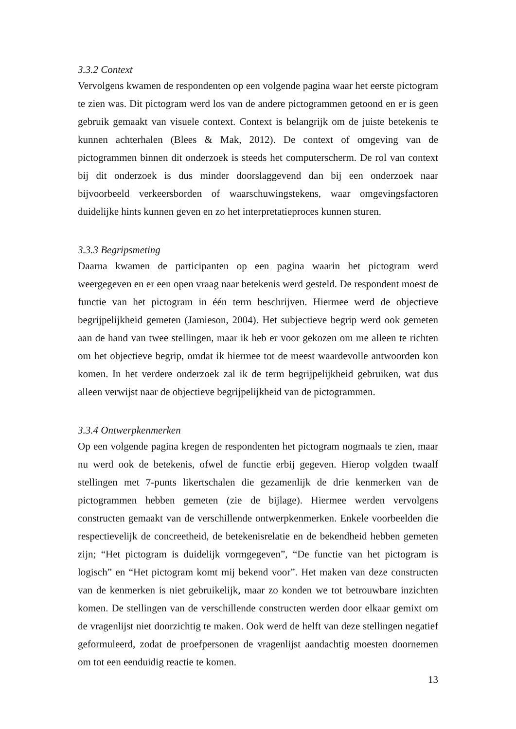3.3.2 Context
Vervolgens kwamen de respondenten op een volgende pagina waar het eerste pictogram te zien was. Dit pictogram werd los van de andere pictogrammen getoond en er is geen gebruik gemaakt van visuele context. Context is belangrijk om de juiste betekenis te kunnen achterhalen (Blees & Mak, 2012). De context of omgeving van de pictogrammen binnen dit onderzoek is steeds het computerscherm. De rol van context bij dit onderzoek is dus minder doorslaggevend dan bij een onderzoek naar bijvoorbeeld verkeersborden of waarschuwingstekens, waar omgevingsfactoren duidelijke hints kunnen geven en zo het interpretatieproces kunnen sturen.
3.3.3 Begripsmeting
Daarna kwamen de participanten op een pagina waarin het pictogram werd weergegeven en er een open vraag naar betekenis werd gesteld. De respondent moest de functie van het pictogram in één term beschrijven. Hiermee werd de objectieve begrijpelijkheid gemeten (Jamieson, 2004). Het subjectieve begrip werd ook gemeten aan de hand van twee stellingen, maar ik heb er voor gekozen om me alleen te richten om het objectieve begrip, omdat ik hiermee tot de meest waardevolle antwoorden kon komen. In het verdere onderzoek zal ik de term begrijpelijkheid gebruiken, wat dus alleen verwijst naar de objectieve begrijpelijkheid van de pictogrammen.
3.3.4 Ontwerpkenmerken
Op een volgende pagina kregen de respondenten het pictogram nogmaals te zien, maar nu werd ook de betekenis, ofwel de functie erbij gegeven. Hierop volgden twaalf stellingen met 7-punts likertschalen die gezamenlijk de drie kenmerken van de pictogrammen hebben gemeten (zie de bijlage). Hiermee werden vervolgens constructen gemaakt van de verschillende ontwerpkenmerken. Enkele voorbeelden die respectievelijk de concreetheid, de betekenisrelatie en de bekendheid hebben gemeten zijn; “Het pictogram is duidelijk vormgegeven”, “De functie van het pictogram is logisch” en “Het pictogram komt mij bekend voor”. Het maken van deze constructen van de kenmerken is niet gebruikelijk, maar zo konden we tot betrouwbare inzichten komen. De stellingen van de verschillende constructen werden door elkaar gemixt om de vragenlijst niet doorzichtig te maken. Ook werd de helft van deze stellingen negatief geformuleerd, zodat de proefpersonen de vragenlijst aandachtig moesten doornemen om tot een eenduidig reactie te komen.
13